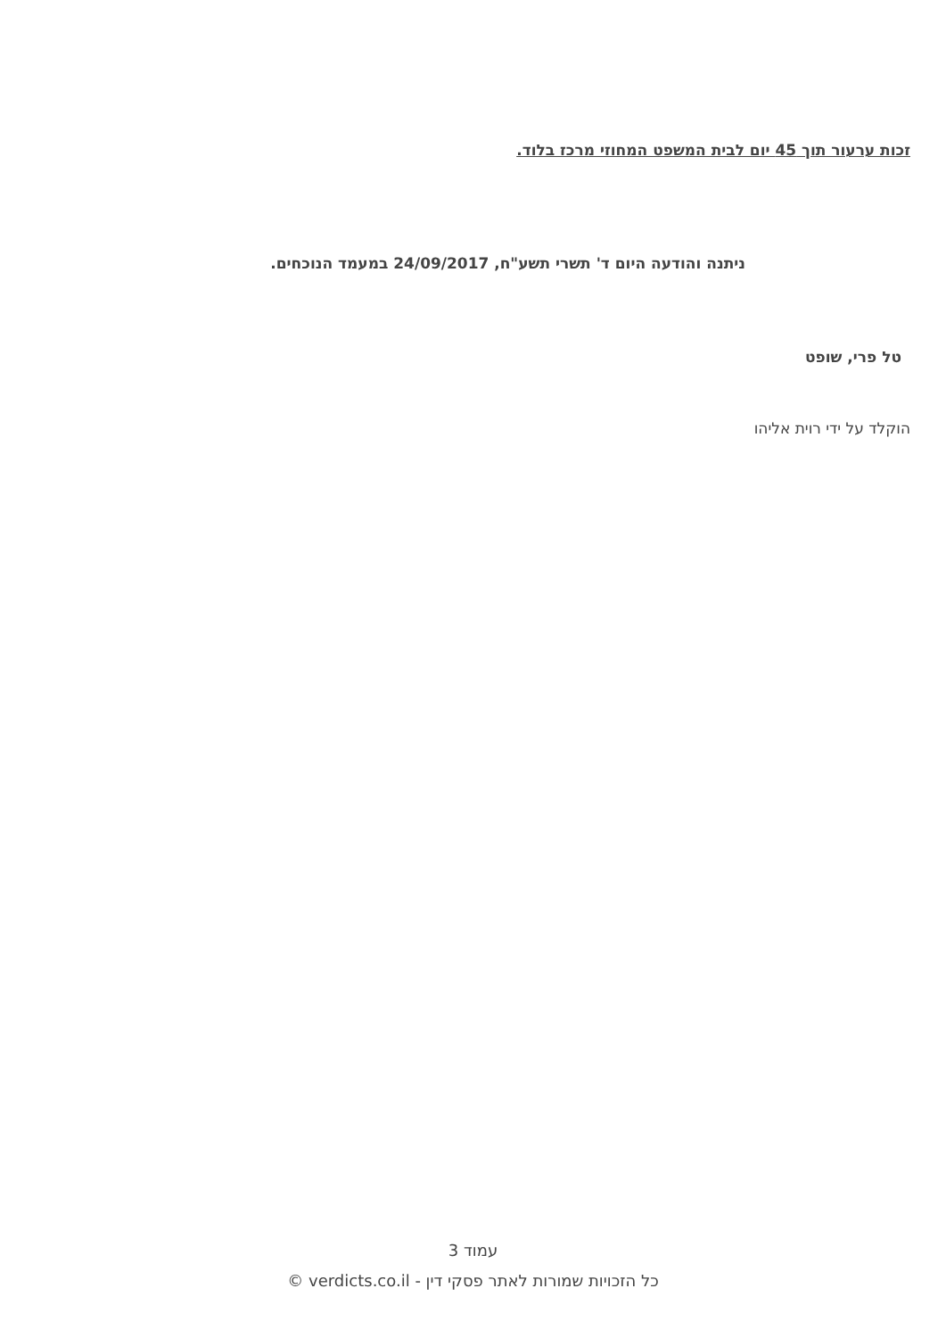זכות ערעור תוך 45 יום לבית המשפט המחוזי מרכז בלוד.
ניתנה והודעה היום ד' תשרי תשע"ח, 24/09/2017 במעמד הנוכחים.
טל פרי, שופט
הוקלד על ידי רוית אליהו
עמוד 3
כל הזכויות שמורות לאתר פסקי דין - verdicts.co.il ©